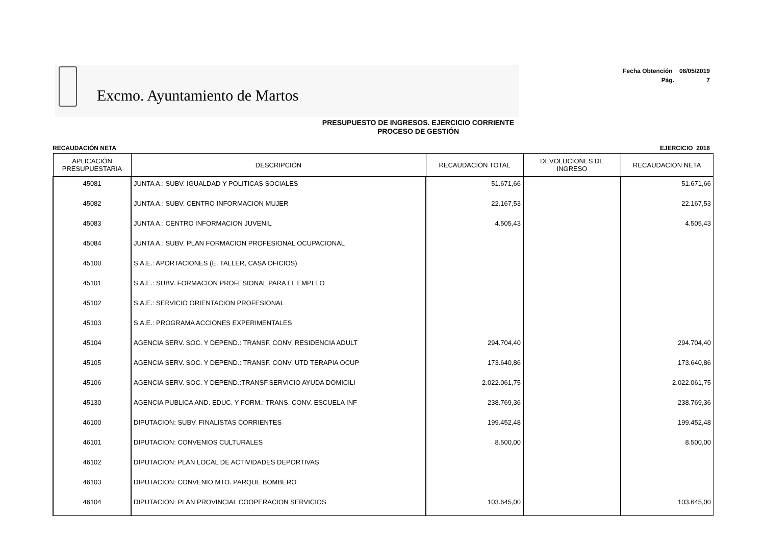Excmo. Ayuntamiento de Martos
Fecha Obtención 08/05/2019
Pág. 7
PRESUPUESTO DE INGRESOS. EJERCICIO CORRIENTE
PROCESO DE GESTIÓN
RECAUDACIÓN NETA EJERCICIO 2018
| APLICACIÓN PRESUPUESTARIA | DESCRIPCIÓN | RECAUDACIÓN TOTAL | DEVOLUCIONES DE INGRESO | RECAUDACIÓN NETA |
| --- | --- | --- | --- | --- |
| 45081 | JUNTA A.: SUBV. IGUALDAD Y POLITICAS SOCIALES | 51.671,66 | | 51.671,66 |
| 45082 | JUNTA A.: SUBV. CENTRO INFORMACION MUJER | 22.167,53 | | 22.167,53 |
| 45083 | JUNTA A.: CENTRO INFORMACION JUVENIL | 4.505,43 | | 4.505,43 |
| 45084 | JUNTA A.: SUBV. PLAN FORMACION PROFESIONAL OCUPACIONAL | | | |
| 45100 | S.A.E.: APORTACIONES (E. TALLER, CASA OFICIOS) | | | |
| 45101 | S.A.E.: SUBV. FORMACION PROFESIONAL PARA EL EMPLEO | | | |
| 45102 | S.A.E.: SERVICIO ORIENTACION PROFESIONAL | | | |
| 45103 | S.A.E.: PROGRAMA ACCIONES EXPERIMENTALES | | | |
| 45104 | AGENCIA SERV. SOC. Y DEPEND.: TRANSF. CONV. RESIDENCIA ADULT | 294.704,40 | | 294.704,40 |
| 45105 | AGENCIA SERV. SOC. Y DEPEND.: TRANSF. CONV. UTD TERAPIA OCUP | 173.640,86 | | 173.640,86 |
| 45106 | AGENCIA SERV. SOC. Y DEPEND.:TRANSF.SERVICIO AYUDA DOMICILI | 2.022.061,75 | | 2.022.061,75 |
| 45130 | AGENCIA PUBLICA AND. EDUC. Y FORM.: TRANS. CONV. ESCUELA INF | 238.769,36 | | 238.769,36 |
| 46100 | DIPUTACION: SUBV. FINALISTAS CORRIENTES | 199.452,48 | | 199.452,48 |
| 46101 | DIPUTACION: CONVENIOS CULTURALES | 8.500,00 | | 8.500,00 |
| 46102 | DIPUTACION: PLAN LOCAL DE ACTIVIDADES DEPORTIVAS | | | |
| 46103 | DIPUTACION: CONVENIO MTO. PARQUE BOMBERO | | | |
| 46104 | DIPUTACION: PLAN PROVINCIAL COOPERACION SERVICIOS | 103.645,00 | | 103.645,00 |